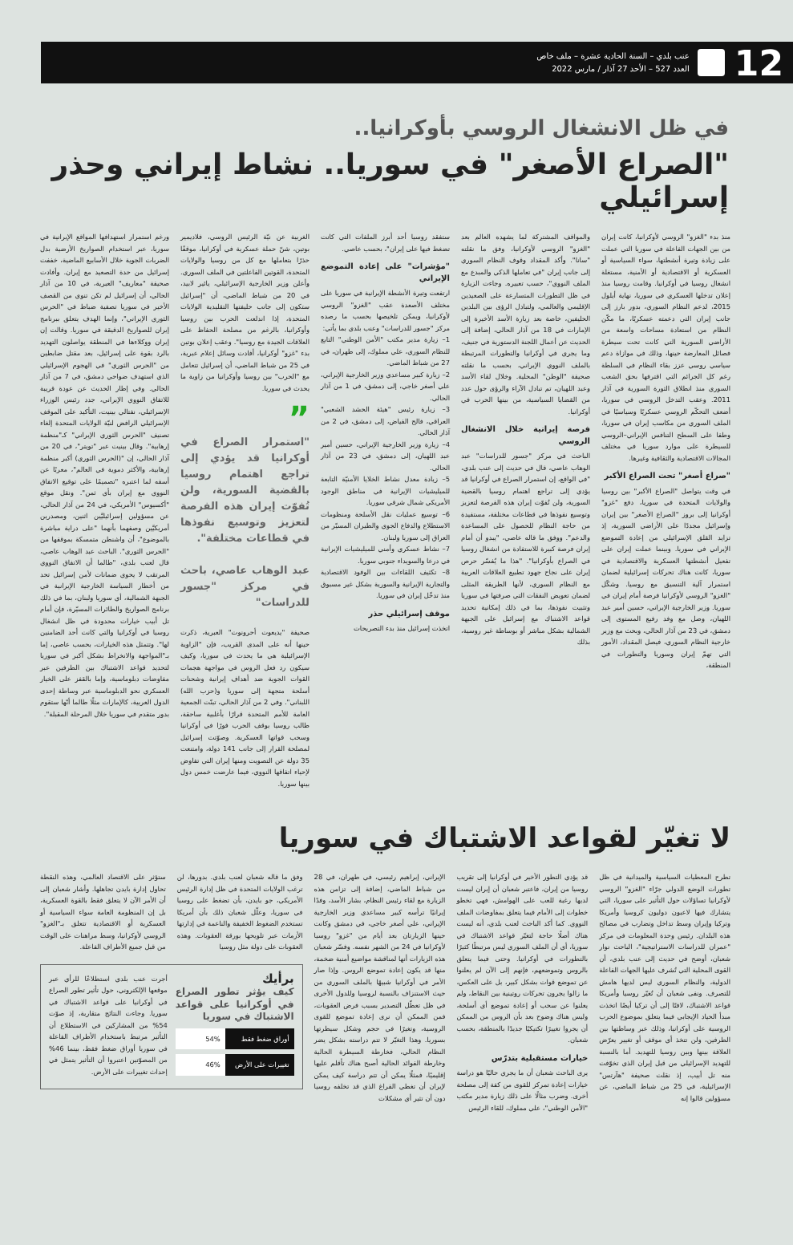12
عنب بلدي – السنة الحادية عشرة – ملف خاص
العدد 527 – الأحد 27 آذار / مارس 2022
في ظل الانشغال الروسي بأوكرانيا..
"الصراع الأصغر" في سوريا.. نشاط إيراني وحذر إسرائيلي
منذ بدء "الغزو" الروسي لأوكرانيا، كانت إيران من بين الجهات الفاعلة في سوريا التي عملت على زيادة وتيرة أنشطتها، سواء السياسية أو العسكرية أو الاقتصادية أو الأمنية، مستغلة انشغال روسيا في أوكرانيا. وقامت روسيا منذ إعلان تدخلها العسكري في سوريا، نهاية أيلول 2015، لدعم النظام السوري، بدور بارز إلى جانب إيران التي دعمته عسكريًا، ما مكّن النظام من استعادة مساحات واسعة من الأراضي السورية التي كانت تحت سيطرة فصائل المعارضة حينها، وذلك في موازاة دعم سياسي روسي عزز بقاء النظام في السلطة رغم كل الجرائم التي اقترفها بحق الشعب السوري منذ انطلاق الثورة السورية في آذار 2011. وعقب التدخل الروسي في سوريا، أضعف التحكّم الروسي عسكريًا وسياسيًا في الملف السوري من مكاسب إيران في سوريا، وطفا على السطح التنافس الإيراني–الروسي للسيطرة على موارد سوريا في مختلف المجالات الاقتصادية والثقافية وغيرها.
"صراع أصغر" تحت الصراع الأكبر
في وقت يتواصل "الصراع الأكبر" بين روسيا والولايات المتحدة في سوريا، دفع "غزو" أوكرانيا إلى بروز "الصراع الأصغر" بين إيران وإسرائيل مجددًا على الأراضي السورية، إذ تزايد القلق الإسرائيلي من إعادة التموضع الإيراني في سوريا. وبينما عملت إيران على تفعيل أنشطتها العسكرية والاقتصادية في سوريا، كانت هناك تحركات إسرائيلية لضمان استمرار آلية التنسيق مع روسيا. وشكّل "الغزو" الروسي لأوكرانيا فرصة أمام إيران في سوريا. وزير الخارجية الإيراني، حسين أمير عبد اللهيان، وصل مع وفد رفيع المستوى إلى دمشق، في 23 من آذار الحالي، وبحث مع وزير خارجية النظام السوري، فيصل المقداد، الأمور التي تهمّ إيران وسوريا والتطورات في المنطقة،
والمواقف المشتركة لما يشهده العالم بعد "الغزو" الروسي لأوكرانيا، وفق ما نقلته "سانا". وأكد المقداد وقوف النظام السوري إلى جانب إيران "في تعاملها الذكي والمبدع مع الملف النووي"، حسب تعبيره. وجاءت الزيارة في ظل التطورات المتسارعة على الصعيدين الإقليمي والعالمي، ولتبادل الرؤى بين البلدين الحليفين، خاصة بعد زيارة الأسد الأخيرة إلى الإمارات في 18 من آذار الحالي، إضافة إلى الحديث عن أعمال اللجنة الدستورية في جنيف، وما يجري في أوكرانيا والتطورات المرتبطة بالملف النووي الإيراني، بحسب ما نقلته صحيفة "الوطن" المحلية. وخلال لقاء الأسد وعبد اللهيان، تم تبادل الآراء والرؤى حول عدد من القضايا السياسية، من بينها الحرب في أوكرانيا.
فرصة إيرانية خلال الانشغال الروسي
الباحث في مركز "جسور للدراسات" عبد الوهاب عاصي، قال في حديث إلى عنب بلدي، "في الواقع، إن استمرار الصراع في أوكرانيا قد يؤدي إلى تراجع اهتمام روسيا بالقضية السورية، ولن تُفوّت إيران هذه الفرصة لتعزيز وتوسيع نفوذها في قطاعات مختلفة، مستفيدة من حاجة النظام للحصول على المساعدة والدعم". ووفق ما قاله عاصي، "يبدو أن أمام إيران فرصة كبيرة للاستفادة من انشغال روسيا في الصراع بأوكرانيا". "هذا ما يُفسّر حرص إيران على نجاح جهود تطبيع العلاقات العربية مع النظام السوري، لأنها الطريقة المثلى لضمان تعويض النفقات التي صرفتها في سوريا وتثبيت نفوذها، بما في ذلك إمكانية تحديد قواعد الاشتباك مع إسرائيل على الجبهة الشمالية بشكل مباشر أو بوساطة غير روسية، بذلك
ستفقد روسيا أحد أبرز الملفات التي كانت تضغط فيها على إيران"، بحسب عاصي.
"مؤشرات" على إعادة التموضع الإيراني
ارتفعت وتيرة الأنشطة الإيرانية في سوريا على مختلف الأصعدة عقب "الغزو" الروسي لأوكرانيا، ويمكن تلخيصها بحسب ما رصده مركز "جسور للدراسات" وعنب بلدي بما يأتي:
1– زيارة مدير مكتب "الأمن الوطني" التابع للنظام السوري، علي مملوك، إلى طهران، في 27 من شباط الماضي.
2– زيارة كبير مساعدي وزير الخارجية الإيراني، علي أصغر خاجي، إلى دمشق، في 1 من آذار الحالي.
3– زيارة رئيس "هيئة الحشد الشعبي" العراقي، فالح الفياض، إلى دمشق، في 2 من آذار الحالي.
4– زيارة وزير الخارجية الإيراني، حسين أمير عبد اللهيان، إلى دمشق، في 23 من آذار الحالي.
5– زيادة معدل نشاط الخلايا الأمنيّة التابعة للميليشيات الإيرانية في مناطق الوجود الأمريكي شمال شرقي سوريا.
6– توسيع عمليات نقل الأسلحة ومنظومات الاستطلاع والدفاع الجوي والطيران المسيّر من العراق إلى سوريا ولبنان.
7– نشاط عسكري وأمني للميليشيات الإيرانية في درعا والسويداء جنوبي سوريا.
8– تكثيف اللقاءات بين الوفود الاقتصادية والتجارية الإيرانية والسورية بشكل غير مسبوق منذ تدخّل إيران في سوريا.
موقف إسرائيلي حذر
اتخذت إسرائيل منذ بدء التصريحات
الغربية عن نيّة الرئيس الروسي، فلاديمير بوتين، شنّ حملة عسكرية في أوكرانيا، موقفًا حذرًا بتعاملها مع كل من روسيا والولايات المتحدة، القوتين الفاعلتين في الملف السوري. وأعلن وزير الخارجية الإسرائيلي، يائير لابيد، في 20 من شباط الماضي، أن "إسرائيل ستكون إلى جانب حليفتها التقليدية الولايات المتحدة، إذا اندلعت الحرب بين روسيا وأوكرانيا، بالرغم من مصلحة الحفاظ على العلاقات الجيدة مع روسيا". وعقب إعلان بوتين بدء "غزو" أوكرانيا، أفادت وسائل إعلام عبرية، في 25 من شباط الماضي، أن إسرائيل تتعامل مع "الحرب" بين روسيا وأوكرانيا من زاوية ما يحدث في سوريا.
”
"استمرار الصراع في أوكرانيا قد يؤدي إلى تراجع اهتمام روسيا بالقضية السورية، ولن تُفوّت إيران هذه الفرصة لتعزيز وتوسيع نفوذها في قطاعات مختلفة".
عبد الوهاب عاصي، باحث في مركز "جسور للدراسات"
صحيفة "يديعوت أحرونوت" العبرية، ذكرت حينها أنه على المدى القريب، فإن "الزاوية الإسرائيلية هي ما يحدث في سوريا، وكيف سيكون رد فعل الروس في مواجهة هجمات القوات الجوية ضد أهداف إيرانية وشحنات أسلحة متجهة إلى سوريا و(حزب الله) اللبناني". وفي 2 من آذار الحالي، تبنّت الجمعية العامة للأمم المتحدة قرارًا بأغلبية ساحقة، طالب روسيا بوقف الحرب فورًا في أوكرانيا وسحب قواتها العسكرية. وصوّتت إسرائيل لمصلحة القرار إلى جانب 141 دولة، وامتنعت 35 دولة عن التصويت ومنها إيران التي تفاوض لإحياء اتفاقها النووي، فيما عارضت خمس دول بينها سوريا.
ورغم استمرار استهدافها المواقع الإيرانية في سوريا، عبر استخدام الصواريخ الأرضية بدل الضربات الجوية خلال الأسابيع الماضية، خففت إسرائيل من حدة التصعيد مع إيران. وأفادت صحيفة "معاريف" العبرية، في 10 من آذار الحالي، أن إسرائيل لم تكن تنوي من القصف الأخير في سوريا تصفية ضباط في "الحرس الثوري الإيراني"، وإنما الهدف يتعلق ببرنامج إيران للصواريخ الدقيقة في سوريا. وقالت إن إيران ووكلاءها في المنطقة يواصلون التهديد بالرد بقوة على إسرائيل، بعد مقتل ضابطين من "الحرس الثوري" في الهجوم الإسرائيلي الذي استهدف ضواحي دمشق، في 7 من آذار الحالي. وفي إطار الحديث عن عودة قريبة للاتفاق النووي الإيراني، جدد رئيس الوزراء الإسرائيلي، نفتالي بينيت، التأكيد على الموقف الإسرائيلي الرافض لنيّة الولايات المتحدة إلغاء تصنيف "الحرس الثوري الإيراني" كـ"منظمة إرهابية". وقال بينيت عبر "تويتر"، في 20 من آذار الحالي، إن "(الحرس الثوري) أكبر منظمة إرهابية، والأكثر دموية في العالم"، معربًا عن أسفه لما اعتبره "تصميمًا على توقيع الاتفاق النووي مع إيران بأي ثمن". ونقل موقع "أكسيوس" الأمريكي، في 24 من آذار الحالي، عن مسؤولين إسرائيليَّين اثنين، ومصدرين أمريكيَّين وصفهما بأنهما "على دراية مباشرة بالموضوع"، أن واشنطن متمسكة بموقفها من "الحرس الثوري". الباحث عبد الوهاب عاصي، قال لعنب بلدي، "طالما أن الاتفاق النووي المرتقب لا يحوي ضمانات لأمن إسرائيل تحد من أخطار السياسة الخارجية الإيرانية في الجبهة الشمالية، أي سوريا ولبنان، بما في ذلك برنامج الصواريخ والطائرات المسيّرة، فإن أمام تل أبيب خيارات محدودة في ظل انشغال روسيا في أوكرانيا والتي كانت أحد الضامنين لها". وتتمثل هذه الخيارات، بحسب عاصي، إما بـ"المواجهة والانخراط بشكل أكبر في سوريا لتحديد قواعد الاشتباك بين الطرفين عبر مفاوضات دبلوماسية، وإما بالقفز على الخيار العسكري نحو الدبلوماسية عبر وساطة إحدى الدول العربية، كالإمارات مثلًا طالما أنّها ستقوم بدور متقدم في سوريا خلال المرحلة المقبلة".
لا تغيّر لقواعد الاشتباك في سوريا
تطرح المعطيات السياسية والميدانية في ظل تطورات الوضع الدولي جرّاء "الغزو" الروسي لأوكرانيا تساؤلات حول التأثير على سوريا، التي يتشارك فيها لاعبون دوليون كروسيا وأمريكا وتركيا وإيران وسط تداخل وتضارب في مصالح هذه البلدان. رئيس وحدة المعلومات في مركز "عمران للدراسات الاستراتيجية"، الباحث نوار شعبان، أوضح في حديث إلى عنب بلدي، أن القوى المحلية التي تُشرف عليها الجهات الفاعلة الدولية، والنظام السوري ليس لديها هامش للتصرف. ونفى شعبان أن تُغيّر روسيا وأمريكا قواعد الاشتباك، لافتًا إلى أن تركيا أيضًا اتخذت مبدأ الحياد الإيجابي فيما يتعلق بموضوع الحرب الروسية على أوكرانيا، وذلك عبر وساطتها بين الطرفين، ولن تتخذ أي موقف أو تغيير يعرّض العلاقة بينها وبين روسيا للتهديد. أما بالنسبة للتهديد الإسرائيلي من قبل إيران الذي تخوّفت منه تل أبيب، إذ نقلت صحيفة "هآرتس" الإسرائيلية، في 25 من شباط الماضي، عن مسؤولين قالوا إنه
قد يؤدي التطور الأخير في أوكرانيا إلى تقريب روسيا من إيران، فاعتبر شعبان أن إيران ليست لديها رغبة للعب على الهوامش، فهي تخطو خطوات إلى الأمام فيما يتعلق بمفاوضات الملف النووي. كما أكد الباحث لعنب بلدي، أنه ليست هناك أصلًا حاجة لتغيّر قواعد الاشتباك في سوريا، أي أن الملف السوري ليس مرتبطًا كثيرًا بالتطورات في أوكرانيا. وحتى فيما يتعلق بالروس وتموضعهم، فإنهم إلى الآن لم يعلنوا عن تموضع قوات بشكل كبير، بل على العكس، ما زالوا يجرون تحركات روتينية بين النقاط، ولم يعلنوا عن سحب أو إعادة تموضع أي أسلحة، وليس هناك وضوح بعد بأن الروس من الممكن أن يجروا تغييرًا تكتيكيًا جديدًا بالمنطقة، بحسب شعبان.
خيارات مستقبلية بتدرّس
يرى الباحث شعبان أن ما يجري حاليًا هو دراسة خيارات إعادة تمركز للقوى من كفة إلى مصلحة أخرى. وضرب مثالًا على ذلك زيارة مدير مكتب "الأمن الوطني"، علي مملوك، للقاء الرئيس
الإيراني، إبراهيم رئيسي، في طهران، في 28 من شباط الماضي، إضافة إلى تزامن هذه الزيارة مع لقاء رئيس النظام، بشار الأسد، وفدًا إيرانيًا ترأسه كبير مساعدي وزير الخارجية الإيراني، علي أصغر خاجي، في دمشق وكانت حينها الزيارتان بعد أيام من "غزو" روسيا لأوكرانيا في 24 من الشهر نفسه. وفسّر شعبان هذه الزيارات أنها لمناقشة مواضيع أمنية ضخمة، منها قد يكون إعادة تموضع الروس. وإذا صار الأمر في أوكرانيا شبيهًا بالملف السوري من حيث الاستنزاف بالنسبة لروسيا وللدول الأخرى في ظل تعطّل التصدير بسبب فرض العقوبات، فمن الممكن أن نرى إعادة تموضع للقوى الروسية، وتغيرًا في حجم وشكل سيطرتها بسوريا. وهذا التغيّر لا تتم دراسته بشكل يضر النظام الحالي، فخارطة السيطرة الحالية وخارطة الفوائد الحالية أصبح هناك تأقلم عليها إقليميًا، فمثلًا يمكن أن تتم دراسة كيف يمكن لإيران أن تغطي الفراغ الذي قد تخلفه روسيا دون أن تثير أي مشكلات
وفق ما قاله شعبان لعنب بلدي. بدورها، لن ترغب الولايات المتحدة في ظل إدارة الرئيس الأمريكي، جو بايدن، بأن تضغط على روسيا في سوريا، وعلّل شعبان ذلك بأن أمريكا تستخدم الضغوط الخفيفة والناعمة في إدارتها الأزمات عبر تلويحها بورقة العقوبات. وهذه العقوبات على دولة مثل روسيا
ستؤثر على الاقتصاد العالمي، وهذه النقطة تحاول إدارة بايدن تجاهلها. وأشار شعبان إلى أن الأمر الآن لا يتعلق فقط بالقوة العسكرية، بل إن المنظومة العامة سواء السياسية أو العسكرية أو الاقتصادية تتعلق بـ"الغزو" الروسي لأوكرانيا، وسط مراهنات على الوقت من قبل جميع الأطراف الفاعلة.
برأيك
كيف يؤثر تطور الصراع في أوكرانيا على قواعد الاشتباك في سوريا
أوراق ضغط فقط 54%
تغييرات على الأرض 46%
أجرت عنب بلدي استطلاعًا للرأي عبر موقعها الإلكتروني، حول تأثير تطور الصراع في أوكرانيا على قواعد الاشتباك في سوريا. وجاءت النتائج متقاربة، إذ صوّت 54% من المشاركين في الاستطلاع أن التأثير مرتبط باستخدام الأطراف الفاعلة في سوريا أوراق ضغط فقط، بينما 46% من المصوّتين اعتبروا أن التأثير يتمثل في إحداث تغييرات على الأرض.